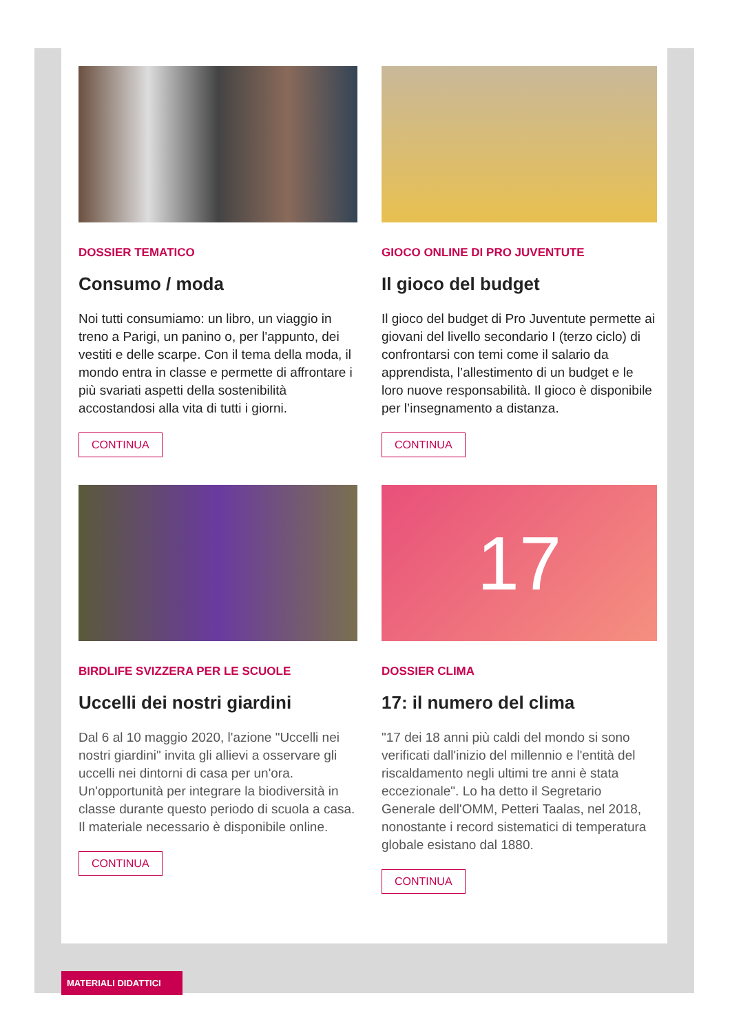DOSSIER TEMATICO
Consumo / moda
Noi tutti consumiamo: un libro, un viaggio in treno a Parigi, un panino o, per l'appunto, dei vestiti e delle scarpe. Con il tema della moda, il mondo entra in classe e permette di affrontare i più svariati aspetti della sostenibilità accostandosi alla vita di tutti i giorni.
CONTINUA
GIOCO ONLINE DI PRO JUVENTUTE
Il gioco del budget
Il gioco del budget di Pro Juventute permette ai giovani del livello secondario I (terzo ciclo) di confrontarsi con temi come il salario da apprendista, l’allestimento di un budget e le loro nuove responsabilità. Il gioco è disponibile per l’insegnamento a distanza.
CONTINUA
BIRDLIFE SVIZZERA PER LE SCUOLE
Uccelli dei nostri giardini
Dal 6 al 10 maggio 2020, l'azione "Uccelli nei nostri giardini" invita gli allievi a osservare gli uccelli nei dintorni di casa per un'ora. Un'opportunità per integrare la biodiversità in classe durante questo periodo di scuola a casa. Il materiale necessario è disponibile online.
CONTINUA
17
DOSSIER CLIMA
17: il numero del clima
"17 dei 18 anni più caldi del mondo si sono verificati dall'inizio del millennio e l'entità del riscaldamento negli ultimi tre anni è stata eccezionale". Lo ha detto il Segretario Generale dell'OMM, Petteri Taalas, nel 2018, nonostante i record sistematici di temperatura globale esistano dal 1880.
CONTINUA
MATERIALI DIDATTICI